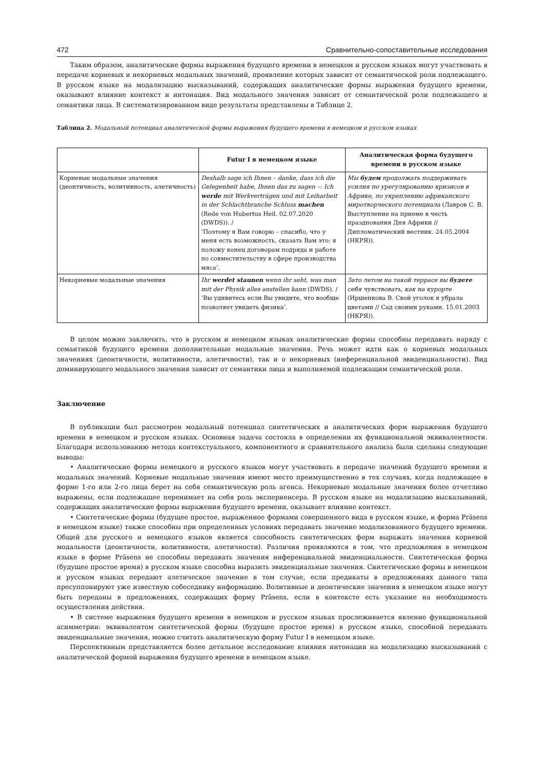472 Сравнительно-сопоставительные исследования
Таким образом, аналитические формы выражения будущего времени в немецком и русском языках могут участвовать в передаче корневых и некорневых модальных значений, проявление которых зависит от семантической роли подлежащего. В русском языке на модализацию высказываний, содержащих аналитические формы выражения будущего времени, оказывают влияние контекст и интонация. Вид модального значения зависит от семантической роли подлежащего и семантики лица. В систематизированном виде результаты представлены в Таблице 2.
Таблица 2. Модальный потенциал аналитической формы выражения будущего времени в немецком и русском языках
| | Futur I в немецком языке | Аналитическая форма будущего времени в русском языке |
| --- | --- | --- |
| Корневые модальные значения (деонтичность, волитивность, алетичность) | Deshalb sage ich Ihnen – danke, dass ich die Gelegenheit habe, Ihnen das zu sagen –: Ich werde mit Werkverträgen und mit Leiharbeit in der Schlachtbranche Schluss machen (Rede von Hubertus Heil. 02.07.2020 (DWDS)). / ‘Поэтому я Вам говорю – спасибо, что у меня есть возможность, сказать Вам это: я положу конец договорам подряда и работе по совместительству в сфере производства мяса’. | Мы будем продолжать поддерживать усилия по урегулированию кризисов в Африке, по укреплению африканского миротворческого потенциала (Лавров С. В. Выступление на приеме в честь празднования Дня Африки // Дипломатический вестник. 24.05.2004 (НКРЯ)). |
| Некорневые модальные значения | Ihr werdet staunen wenn ihr seht, was man mit der Physik alles anstellen kann (DWDS). / ‘Вы удивитесь если Вы увидите, что вообще позволяет увидеть физика’. | Зато летом на такой террасе вы будете себя чувствовать, как на курорте (Иршенкова В. Свой уголок я убрала цветами // Сад своими руками. 15.01.2003 (НКРЯ)). |
В целом можно заключить, что в русском и немецком языках аналитические формы способны передавать наряду с семантикой будущего времени дополнительные модальные значения. Речь может идти как о корневых модальных значениях (деонтичности, волитивности, алетичности), так и о некорневых (инференциальной эвиденциальности). Вид доминирующего модального значения зависит от семантики лица и выполняемой подлежащим семантической роли.
Заключение
В публикации был рассмотрен модальный потенциал синтетических и аналитических форм выражения будущего времени в немецком и русском языках. Основная задача состояла в определении их функциональной эквивалентности. Благодаря использованию метода контекстуального, компонентного и сравнительного анализа были сделаны следующие выводы:
• Аналитические формы немецкого и русского языков могут участвовать в передаче значений будущего времени и модальных значений. Корневые модальные значения имеют место преимущественно в тех случаях, когда подлежащее в форме 1-го или 2-го лица берет на себя семантическую роль агенса. Некорневые модальные значения более отчетливо выражены, если подлежащее перенимает на себя роль экспериенсера. В русском языке на модализацию высказываний, содержащих аналитические формы выражения будущего времени, оказывает влияние контекст.
• Синтетические формы (будущее простое, выраженное формами совершенного вида в русском языке, и форма Präsens в немецком языке) также способны при определенных условиях передавать значение модализованного будущего времени. Общей для русского и немецкого языков является способность синтетических форм выражать значения корневой модальности (деонтичности, волитивности, алетичности). Различия проявляются в том, что предложения в немецком языке в форме Präsens не способны передавать значения инференциальной эвиденциальности. Синтетическая форма (будущее простое время) в русском языке способна выразить эвиденциальные значения. Синтетические формы в немецком и русском языках передают алетическое значение в том случае, если предикаты в предложениях данного типа пресуппонируют уже известную собеседнику информацию. Волитивные и деонтические значения в немецком языке могут быть переданы в предложениях, содержащих форму Präsens, если в контексте есть указание на необходимость осуществления действия.
• В системе выражения будущего времени в немецком и русском языках прослеживается явление функциональной асимметрии: эквивалентом синтетической формы (будущее простое время) в русском языке, способной передавать эвиденциальные значения, можно считать аналитическую форму Futur I в немецком языке.
Перспективным представляется более детальное исследование влияния интонации на модализацию высказываний с аналитической формой выражения будущего времени в немецком языке.